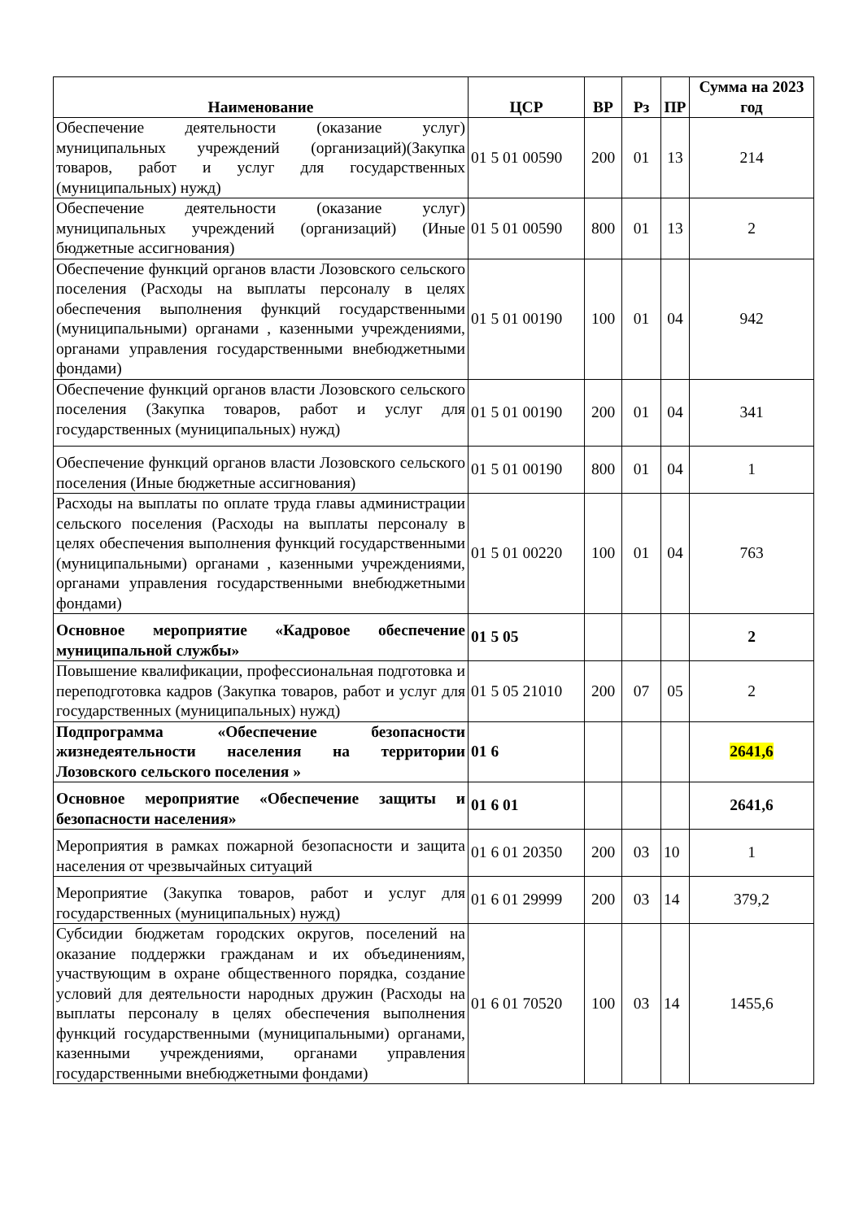| Наименование | ЦСР | ВР | Рз | ПР | Сумма на 2023 год |
| --- | --- | --- | --- | --- | --- |
| Обеспечение деятельности (оказание услуг) муниципальных учреждений (организаций)(Закупка товаров, работ и услуг для государственных (муниципальных) нужд) | 01 5 01 00590 | 200 | 01 | 13 | 214 |
| Обеспечение деятельности (оказание услуг) муниципальных учреждений (организаций) (Иные бюджетные ассигнования) | 01 5 01 00590 | 800 | 01 | 13 | 2 |
| Обеспечение функций органов власти Лозовского сельского поселения (Расходы на выплаты персоналу в целях обеспечения выполнения функций государственными (муниципальными) органами , казенными учреждениями, органами управления государственными внебюджетными фондами) | 01 5 01 00190 | 100 | 01 | 04 | 942 |
| Обеспечение функций органов власти Лозовского сельского поселения (Закупка товаров, работ и услуг для государственных (муниципальных) нужд) | 01 5 01 00190 | 200 | 01 | 04 | 341 |
| Обеспечение функций органов власти Лозовского сельского поселения (Иные бюджетные ассигнования) | 01 5 01 00190 | 800 | 01 | 04 | 1 |
| Расходы на выплаты по оплате труда главы администрации сельского поселения (Расходы на выплаты персоналу в целях обеспечения выполнения функций государственными (муниципальными) органами , казенными учреждениями, органами управления государственными внебюджетными фондами) | 01 5 01 00220 | 100 | 01 | 04 | 763 |
| Основное мероприятие «Кадровое обеспечение муниципальной службы» | 01 5 05 | | | | 2 |
| Повышение квалификации, профессиональная подготовка и переподготовка кадров (Закупка товаров, работ и услуг для государственных (муниципальных) нужд) | 01 5 05 21010 | 200 | 07 | 05 | 2 |
| Подпрограмма «Обеспечение безопасности жизнедеятельности населения на территории Лозовского сельского поселения » | 01 6 | | | | 2641,6 |
| Основное мероприятие «Обеспечение защиты и безопасности населения» | 01 6 01 | | | | 2641,6 |
| Мероприятия в рамках пожарной безопасности и защита населения от чрезвычайных ситуаций | 01 6 01 20350 | 200 | 03 | 10 | 1 |
| Мероприятие (Закупка товаров, работ и услуг для государственных (муниципальных) нужд) | 01 6 01 29999 | 200 | 03 | 14 | 379,2 |
| Субсидии бюджетам городских округов, поселений на оказание поддержки гражданам и их объединениям, участвующим в охране общественного порядка, создание условий для деятельности народных дружин (Расходы на выплаты персоналу в целях обеспечения выполнения функций государственными (муниципальными) органами, казенными учреждениями, органами управления государственными внебюджетными фондами) | 01 6 01 70520 | 100 | 03 | 14 | 1455,6 |